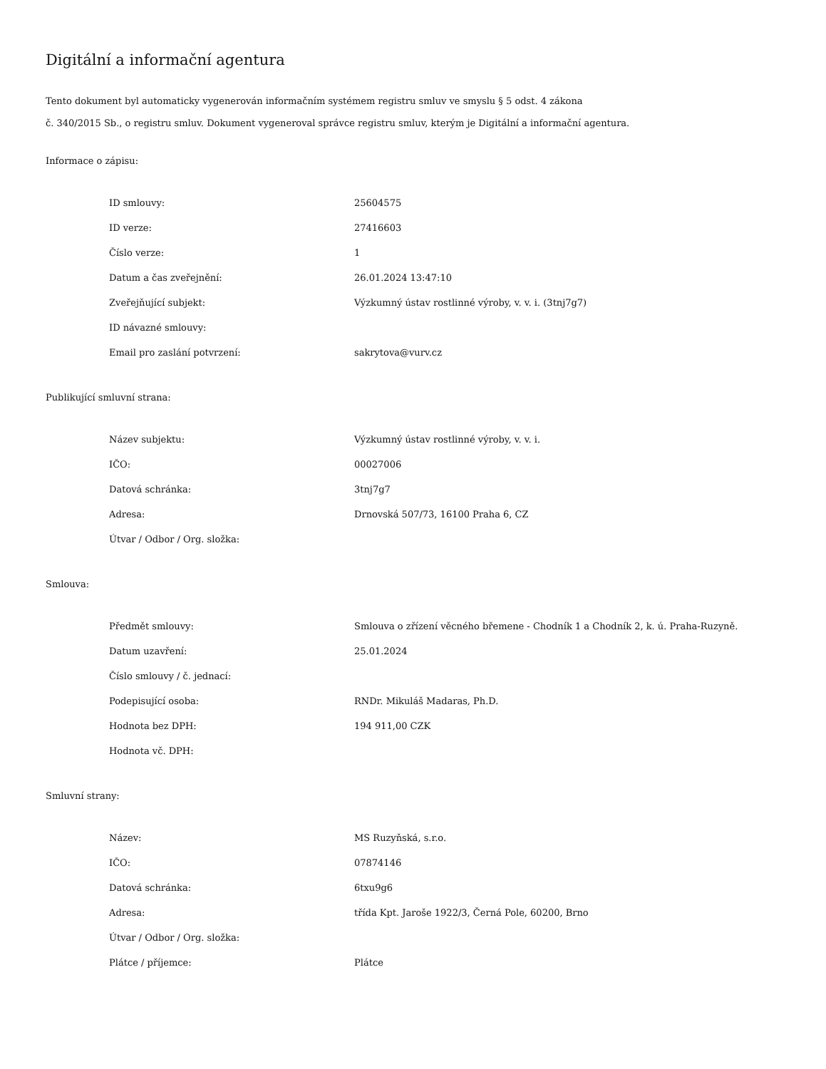Digitální a informační agentura
Tento dokument byl automaticky vygenerován informačním systémem registru smluv ve smyslu § 5 odst. 4 zákona
č. 340/2015 Sb., o registru smluv. Dokument vygeneroval správce registru smluv, kterým je Digitální a informační agentura.
Informace o zápisu:
| ID smlouvy: | 25604575 |
| ID verze: | 27416603 |
| Číslo verze: | 1 |
| Datum a čas zveřejnění: | 26.01.2024 13:47:10 |
| Zveřejňující subjekt: | Výzkumný ústav rostlinné výroby, v. v. i. (3tnj7g7) |
| ID návazné smlouvy: | |
| Email pro zaslání potvrzení: | sakrytova@vurv.cz |
Publikující smluvní strana:
| Název subjektu: | Výzkumný ústav rostlinné výroby, v. v. i. |
| IČO: | 00027006 |
| Datová schránka: | 3tnj7g7 |
| Adresa: | Drnovská 507/73, 16100 Praha 6, CZ |
| Útvar / Odbor / Org. složka: | |
Smlouva:
| Předmět smlouvy: | Smlouva o zřízení věcného břemene - Chodník 1 a Chodník 2, k. ú. Praha-Ruzyně. |
| Datum uzavření: | 25.01.2024 |
| Číslo smlouvy / č. jednací: | |
| Podepisující osoba: | RNDr. Mikuláš Madaras, Ph.D. |
| Hodnota bez DPH: | 194 911,00 CZK |
| Hodnota vč. DPH: | |
Smluvní strany:
| Název: | MS Ruzyňská, s.r.o. |
| IČO: | 07874146 |
| Datová schránka: | 6txu9g6 |
| Adresa: | třída Kpt. Jaroše 1922/3, Černá Pole, 60200, Brno |
| Útvar / Odbor / Org. složka: | |
| Plátce / příjemce: | Plátce |